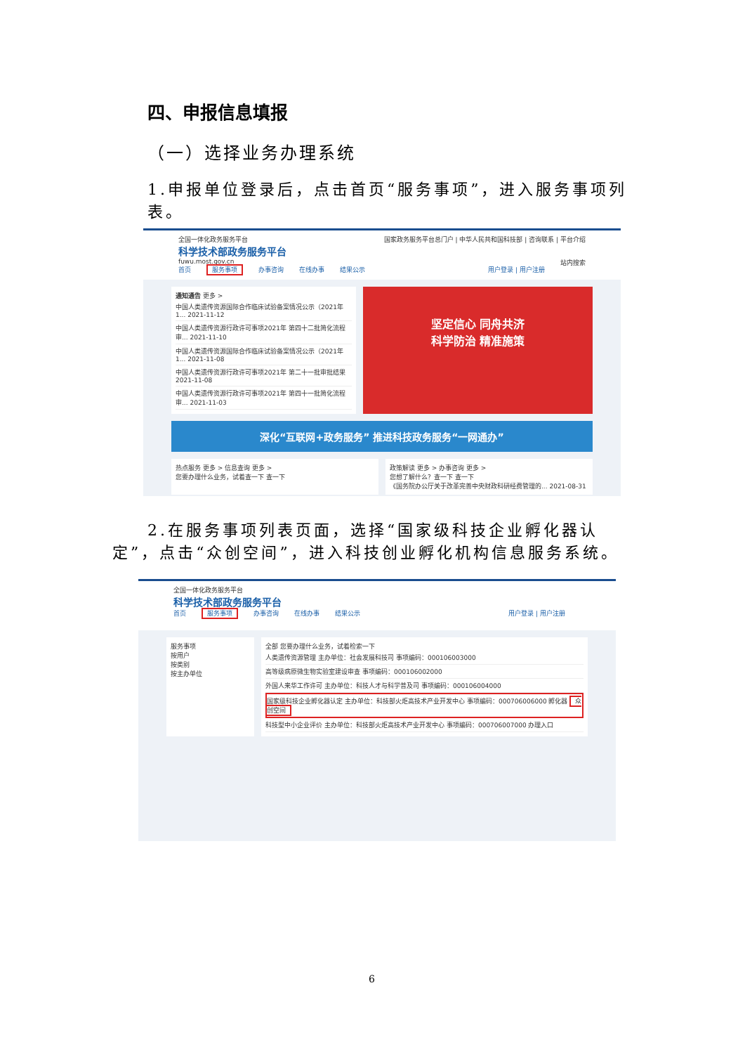四、申报信息填报
（一）选择业务办理系统
1.申报单位登录后，点击首页“服务事项”，进入服务事项列表。
全国一体化政务服务平台 国家政务服务平台总门户 | 中华人民共和国科技部 | 咨询联系 | 平台介绍
科学技术部政务服务平台
fuwu.most.gov.cn 站内搜索
首页 服务事项 办事咨询 在线办事 结果公示 用户登录 | 用户注册
通知通告 更多 >
中国人类遗传资源国际合作临床试验备案情况公示（2021年1... 2021-11-12
中国人类遗传资源行政许可事项2021年 第四十二批简化流程审... 2021-11-10
中国人类遗传资源国际合作临床试验备案情况公示（2021年1... 2021-11-08
中国人类遗传资源行政许可事项2021年 第二十一批审批结果 2021-11-08
中国人类遗传资源行政许可事项2021年 第四十一批简化流程审... 2021-11-03
坚定信心 同舟共济
科学防治 精准施策
深化“互联网+政务服务” 推进科技政务服务“一网通办”
热点服务 更多 > 信息查询 更多 >
您要办理什么业务，试着查一下 查一下
政策解读 更多 > 办事咨询 更多 >
您想了解什么？查一下 查一下
《国务院办公厅关于改革完善中央财政科研经费管理的... 2021-08-31
2.在服务事项列表页面，选择“国家级科技企业孵化器认定”，点击“众创空间”，进入科技创业孵化机构信息服务系统。
全国一体化政务服务平台
科学技术部政务服务平台
首页 服务事项 办事咨询 在线办事 结果公示 用户登录 | 用户注册
服务事项
按用户
按类别
按主办单位
全部 您要办理什么业务，试着检索一下
人类遗传资源管理 主办单位：社会发展科技司 事项编码：000106003000
高等级病原微生物实验室建设审查 事项编码：000106002000
外国人来华工作许可 主办单位：科技人才与科学普及司 事项编码：000106004000
国家级科技企业孵化器认定 主办单位：科技部火炬高技术产业开发中心 事项编码：000706006000 孵化器 众创空间
科技型中小企业评价 主办单位：科技部火炬高技术产业开发中心 事项编码：000706007000 办理入口
6